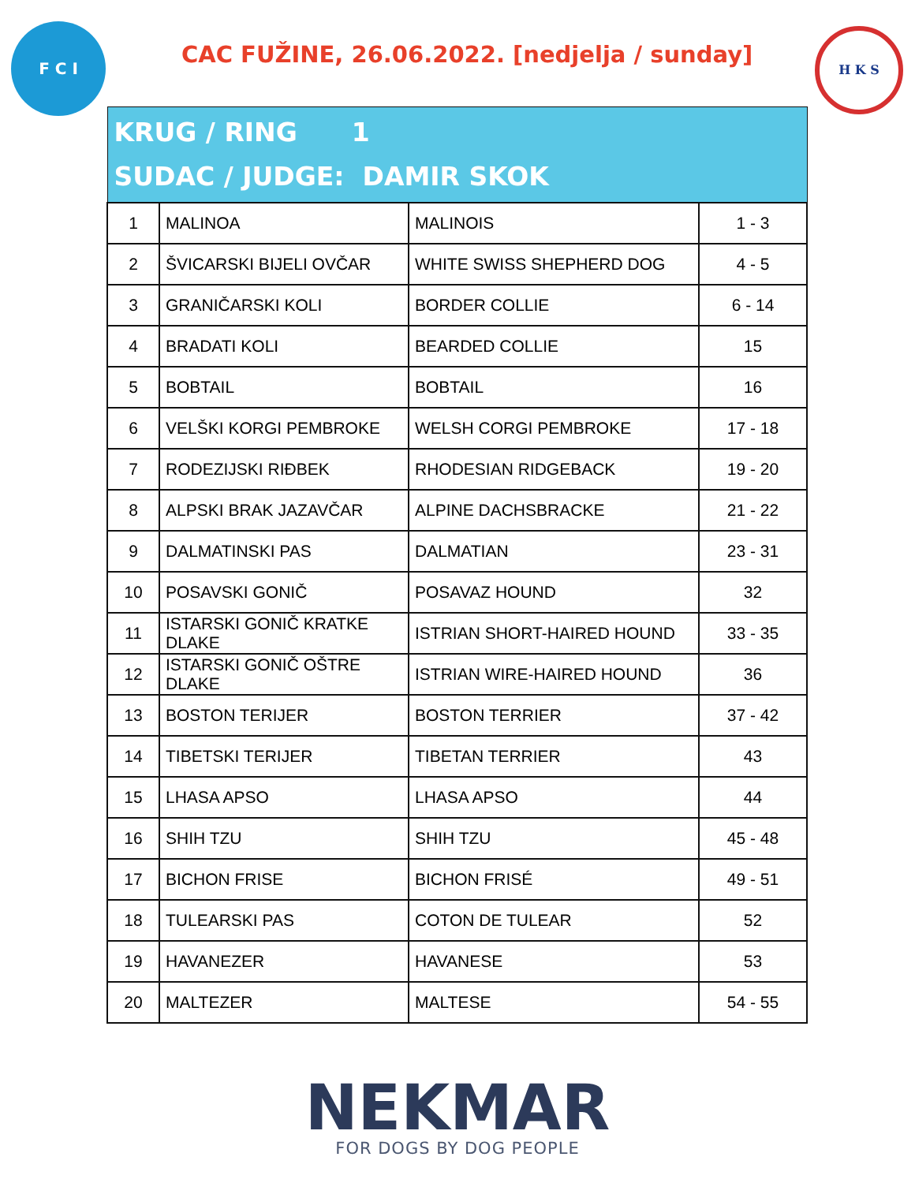F C I
CAC FUŽINE, 26.06.2022. [nedjelja / sunday]
H K S
| KRUG / RING 1 SUDAC / JUDGE: DAMIR SKOK | | | |
| --- | --- | --- | --- |
| 1 | MALINOA | MALINOIS | 1 - 3 |
| 2 | ŠVICARSKI BIJELI OVČAR | WHITE SWISS SHEPHERD DOG | 4 - 5 |
| 3 | GRANIČARSKI KOLI | BORDER COLLIE | 6 - 14 |
| 4 | BRADATI KOLI | BEARDED COLLIE | 15 |
| 5 | BOBTAIL | BOBTAIL | 16 |
| 6 | VELŠKI KORGI PEMBROKE | WELSH CORGI PEMBROKE | 17 - 18 |
| 7 | RODEZIJSKI RIĐBEK | RHODESIAN RIDGEBACK | 19 - 20 |
| 8 | ALPSKI BRAK JAZAVČAR | ALPINE DACHSBRACKE | 21 - 22 |
| 9 | DALMATINSKI PAS | DALMATIAN | 23 - 31 |
| 10 | POSAVSKI GONIČ | POSAVAZ HOUND | 32 |
| 11 | ISTARSKI GONIČ KRATKE DLAKE | ISTRIAN SHORT-HAIRED HOUND | 33 - 35 |
| 12 | ISTARSKI GONIČ OŠTRE DLAKE | ISTRIAN WIRE-HAIRED HOUND | 36 |
| 13 | BOSTON TERIJER | BOSTON TERRIER | 37 - 42 |
| 14 | TIBETSKI TERIJER | TIBETAN TERRIER | 43 |
| 15 | LHASA APSO | LHASA APSO | 44 |
| 16 | SHIH TZU | SHIH TZU | 45 - 48 |
| 17 | BICHON FRISE | BICHON FRISÉ | 49 - 51 |
| 18 | TULEARSKI PAS | COTON DE TULEAR | 52 |
| 19 | HAVANEZER | HAVANESE | 53 |
| 20 | MALTEZER | MALTESE | 54 - 55 |
NEKMAR
FOR DOGS BY DOG PEOPLE